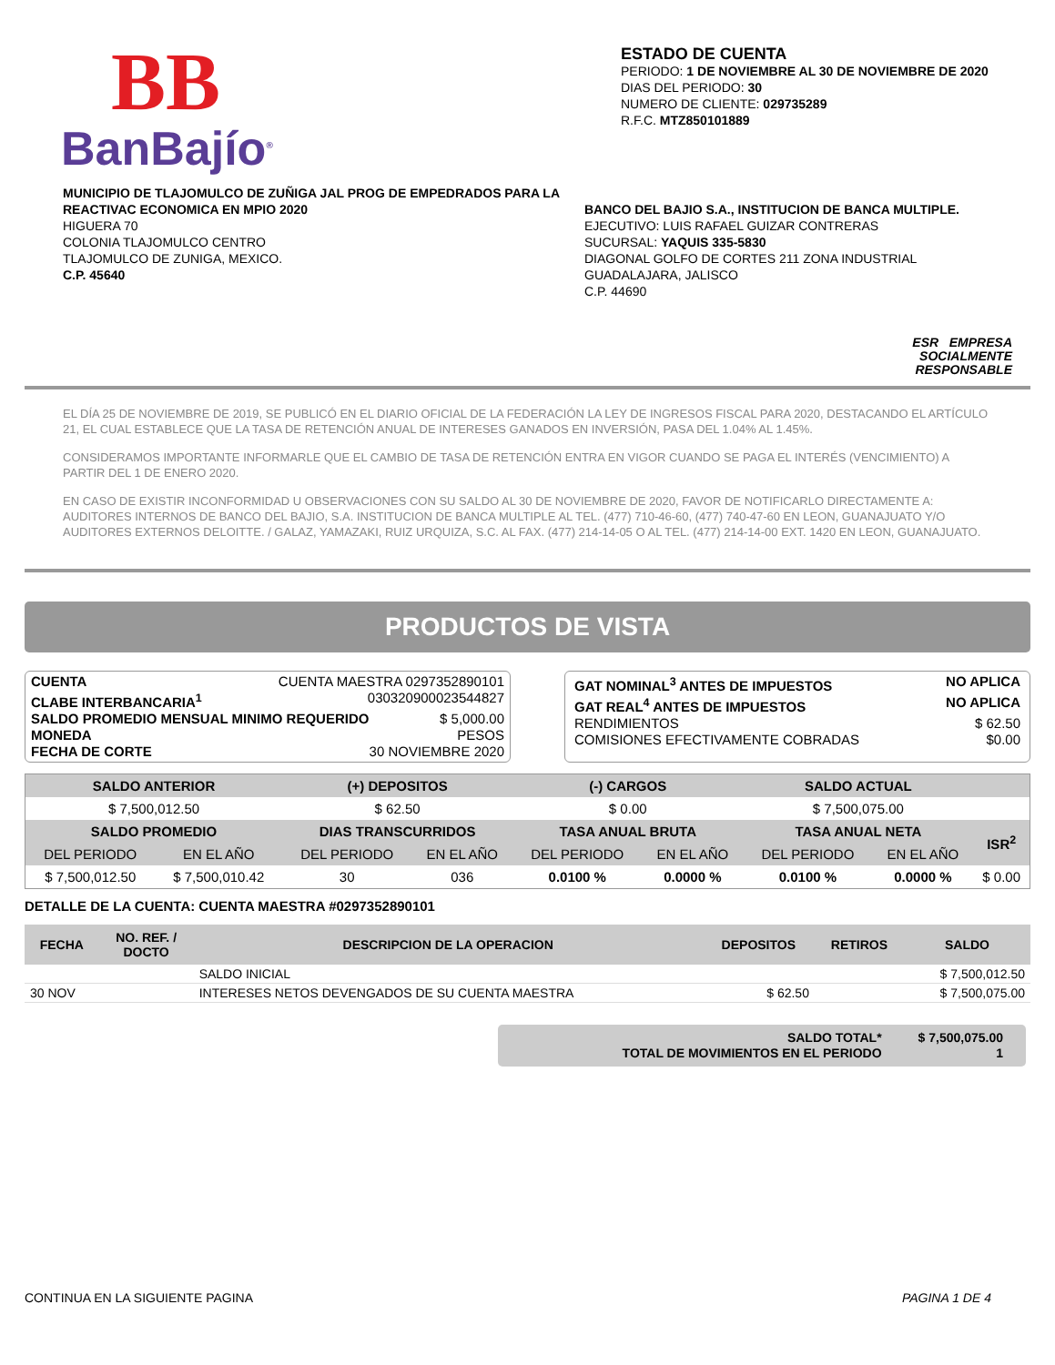BB
BanBajío<sup>®</sup>
ESTADO DE CUENTA
PERIODO: 1 DE NOVIEMBRE AL 30 DE NOVIEMBRE DE 2020
DIAS DEL PERIODO: 30
NUMERO DE CLIENTE: 029735289
R.F.C. MTZ850101889
MUNICIPIO DE TLAJOMULCO DE ZUÑIGA JAL PROG DE EMPEDRADOS PARA LA REACTIVAC ECONOMICA EN MPIO 2020
HIGUERA 70
COLONIA TLAJOMULCO CENTRO
TLAJOMULCO DE ZUNIGA, MEXICO.
C.P. 45640
BANCO DEL BAJIO S.A., INSTITUCION DE BANCA MULTIPLE.
EJECUTIVO: LUIS RAFAEL GUIZAR CONTRERAS
SUCURSAL: YAQUIS 335-5830
DIAGONAL GOLFO DE CORTES 211 ZONA INDUSTRIAL
GUADALAJARA, JALISCO
C.P. 44690
ESR EMPRESA
SOCIALMENTE
RESPONSABLE
EL DÍA 25 DE NOVIEMBRE DE 2019, SE PUBLICÓ EN EL DIARIO OFICIAL DE LA FEDERACIÓN LA LEY DE INGRESOS FISCAL PARA 2020, DESTACANDO EL ARTÍCULO 21, EL CUAL ESTABLECE QUE LA TASA DE RETENCIÓN ANUAL DE INTERESES GANADOS EN INVERSIÓN, PASA DEL 1.04% AL 1.45%.
CONSIDERAMOS IMPORTANTE INFORMARLE QUE EL CAMBIO DE TASA DE RETENCIÓN ENTRA EN VIGOR CUANDO SE PAGA EL INTERÉS (VENCIMIENTO) A PARTIR DEL 1 DE ENERO 2020.
EN CASO DE EXISTIR INCONFORMIDAD U OBSERVACIONES CON SU SALDO AL 30 DE NOVIEMBRE DE 2020, FAVOR DE NOTIFICARLO DIRECTAMENTE A: AUDITORES INTERNOS DE BANCO DEL BAJIO, S.A. INSTITUCION DE BANCA MULTIPLE AL TEL. (477) 710-46-60, (477) 740-47-60 EN LEON, GUANAJUATO Y/O AUDITORES EXTERNOS DELOITTE. / GALAZ, YAMAZAKI, RUIZ URQUIZA, S.C. AL FAX. (477) 214-14-05 O AL TEL. (477) 214-14-00 EXT. 1420 EN LEON, GUANAJUATO.
PRODUCTOS DE VISTA
CUENTA CUENTA MAESTRA 0297352890101
CLABE INTERBANCARIA<sup>1</sup> 030320900023544827
SALDO PROMEDIO MENSUAL MINIMO REQUERIDO $ 5,000.00
MONEDA PESOS
FECHA DE CORTE 30 NOVIEMBRE 2020
GAT NOMINAL<sup>3</sup> ANTES DE IMPUESTOS NO APLICA
GAT REAL<sup>4</sup> ANTES DE IMPUESTOS NO APLICA
RENDIMIENTOS $ 62.50
COMISIONES EFECTIVAMENTE COBRADAS $0.00
| SALDO ANTERIOR | | (+) DEPOSITOS | | (-) CARGOS | | SALDO ACTUAL | | | |
| --- | --- | --- | --- | --- | --- | --- | --- | --- | --- |
| $ 7,500,012.50 | | $ 62.50 | | $ 0.00 | | $ 7,500,075.00 | | | |
| SALDO PROMEDIO | | DIAS TRANSCURRIDOS | | TASA ANUAL BRUTA | | TASA ANUAL NETA | | ISR<sup>2</sup> | |
| DEL PERIODO | EN EL AÑO | DEL PERIODO | EN EL AÑO | DEL PERIODO | EN EL AÑO | DEL PERIODO | EN EL AÑO | | |
| $ 7,500,012.50 | $ 7,500,010.42 | 30 | 036 | 0.0100 % | 0.0000 % | 0.0100 % | 0.0000 % | $ 0.00 | |
DETALLE DE LA CUENTA: CUENTA MAESTRA #0297352890101
| FECHA | NO. REF. / DOCTO | DESCRIPCION DE LA OPERACION | DEPOSITOS | RETIROS | SALDO |
| --- | --- | --- | --- | --- | --- |
| | | SALDO INICIAL | | | $ 7,500,012.50 |
| 30 NOV | | INTERESES NETOS DEVENGADOS DE SU CUENTA MAESTRA | $ 62.50 | | $ 7,500,075.00 |
SALDO TOTAL*
TOTAL DE MOVIMIENTOS EN EL PERIODO
$ 7,500,075.00
1
CONTINUA EN LA SIGUIENTE PAGINA PAGINA 1 DE 4